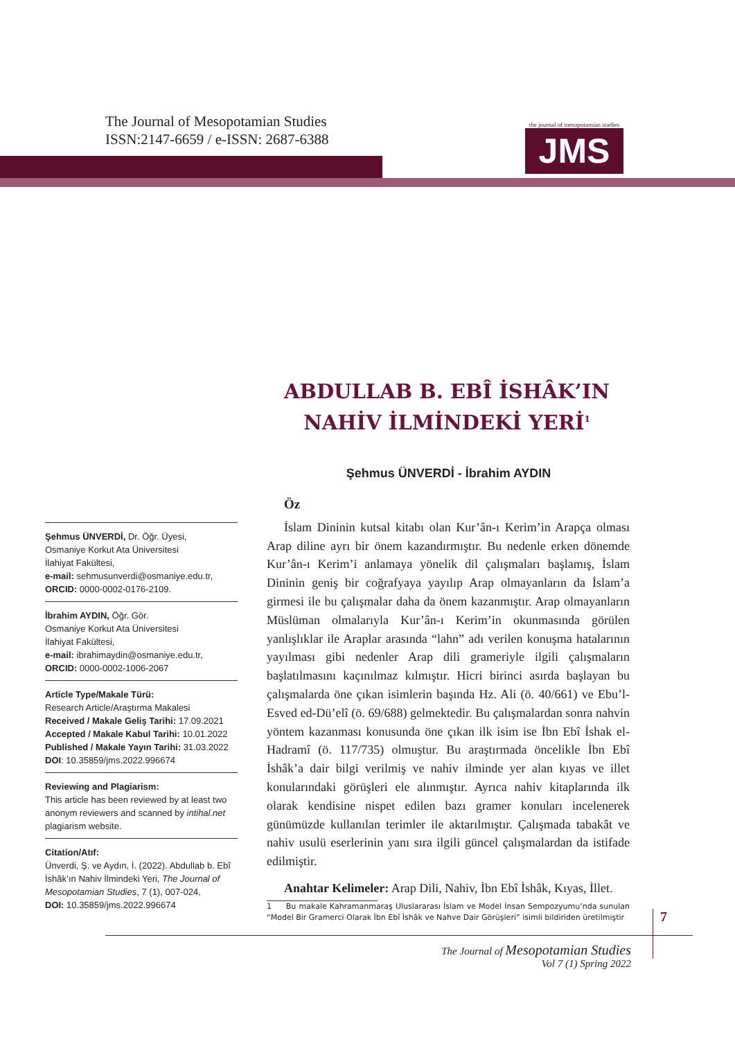The Journal of Mesopotamian Studies
ISSN:2147-6659 / e-ISSN: 2687-6388
the journal of mesopotamian studies
JMS
ABDULLAB B. EBÎ İSHÂK’IN
NAHİV İLMİNDEKİ YERİ<sup>1</sup>
Şehmus ÜNVERDİ - İbrahim AYDIN
Öz
İslam Dininin kutsal kitabı olan Kur’ân-ı Kerim’in Arapça olması Arap diline ayrı bir önem kazandırmıştır. Bu nedenle erken dönemde Kur’ân-ı Kerim’i anlamaya yönelik dil çalışmaları başlamış, İslam Dininin geniş bir coğrafyaya yayılıp Arap olmayanların da İslam’a girmesi ile bu çalışmalar daha da önem kazanmıştır. Arap olmayanların Müslüman olmalarıyla Kur’ân-ı Kerim’in okunmasında görülen yanlışlıklar ile Araplar arasında “lahn” adı verilen konuşma hatalarının yayılması gibi nedenler Arap dili grameriyle ilgili çalışmaların başlatılmasını kaçınılmaz kılmıştır. Hicri birinci asırda başlayan bu çalışmalarda öne çıkan isimlerin başında Hz. Ali (ö. 40/661) ve Ebu’l-Esved ed-Dü’elî (ö. 69/688) gelmektedir. Bu çalışmalardan sonra nahvin yöntem kazanması konusunda öne çıkan ilk isim ise İbn Ebî İshak el-Hadramî (ö. 117/735) olmuştur. Bu araştırmada öncelikle İbn Ebî İshâk’a dair bilgi verilmiş ve nahiv ilminde yer alan kıyas ve illet konularındaki görüşleri ele alınmıştır. Ayrıca nahiv kitaplarında ilk olarak kendisine nispet edilen bazı gramer konuları incelenerek günümüzde kullanılan terimler ile aktarılmıştır. Çalışmada tabakât ve nahiv usulü eserlerinin yanı sıra ilgili güncel çalışmalardan da istifade edilmiştir.
Anahtar Kelimeler: Arap Dili, Nahiv, İbn Ebî İshâk, Kıyas, İllet.
1 Bu makale Kahramanmaraş Uluslararası İslam ve Model İnsan Sempozyumu’nda sunulan “Model Bir Gramerci Olarak İbn Ebî İshâk ve Nahve Dair Görüşleri” isimli bildiriden üretilmiştir
Şehmus ÜNVERDİ, Dr. Öğr. Üyesi,
Osmaniye Korkut Ata Üniversitesi
İlahiyat Fakültesi,
e-mail: sehmusunverdi@osmaniye.edu.tr,
ORCID: 0000-0002-0176-2109.
İbrahim AYDIN, Öğr. Gör.
Osmaniye Korkut Ata Üniversitesi
İlahiyat Fakültesi,
e-mail: ibrahimaydin@osmaniye.edu.tr,
ORCID: 0000-0002-1006-2067
Article Type/Makale Türü:
Research Article/Araştırma Makalesi
Received / Makale Geliş Tarihi: 17.09.2021
Accepted / Makale Kabul Tarihi: 10.01.2022
Published / Makale Yayın Tarihi: 31.03.2022
DOI: 10.35859/jms.2022.996674
Reviewing and Plagiarism:
This article has been reviewed by at least two anonym reviewers and scanned by intihal.net plagiarism website.
Citation/Atıf:
Ünverdi, Ş. ve Aydın, İ. (2022). Abdullab b. Ebî İshâk’ın Nahiv İlmindeki Yeri, The Journal of Mesopotamian Studies, 7 (1), 007-024,
DOI: 10.35859/jms.2022.996674
7
The Journal of Mesopotamian Studies
Vol 7 (1) Spring 2022